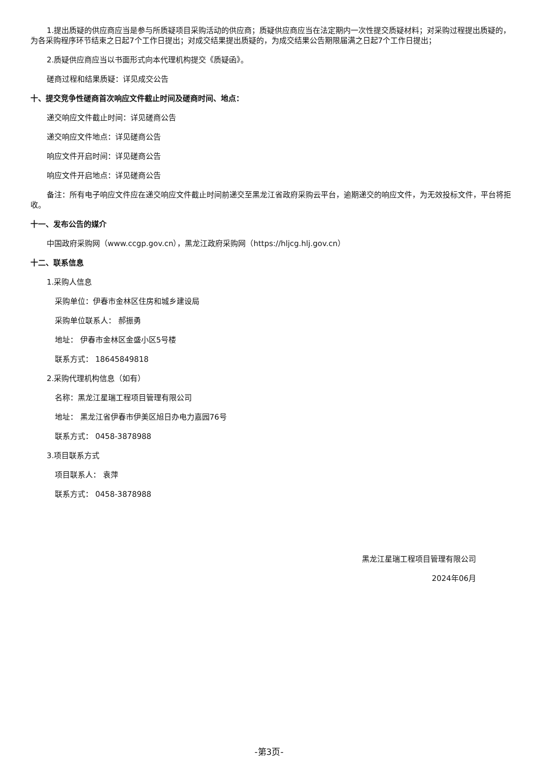1.提出质疑的供应商应当是参与所质疑项目采购活动的供应商；质疑供应商应当在法定期内一次性提交质疑材料；对采购过程提出质疑的，为各采购程序环节结束之日起7个工作日提出；对成交结果提出质疑的，为成交结果公告期限届满之日起7个工作日提出；
2.质疑供应商应当以书面形式向本代理机构提交《质疑函》。
磋商过程和结果质疑：详见成交公告
十、提交竞争性磋商首次响应文件截止时间及磋商时间、地点：
递交响应文件截止时间：详见磋商公告
递交响应文件地点：详见磋商公告
响应文件开启时间：详见磋商公告
响应文件开启地点：详见磋商公告
备注：所有电子响应文件应在递交响应文件截止时间前递交至黑龙江省政府采购云平台，逾期递交的响应文件，为无效投标文件，平台将拒收。
十一、发布公告的媒介
中国政府采购网（www.ccgp.gov.cn），黑龙江政府采购网（https://hljcg.hlj.gov.cn）
十二、联系信息
1.采购人信息
采购单位：伊春市金林区住房和城乡建设局
采购单位联系人： 郝振勇
地址： 伊春市金林区金盛小区5号楼
联系方式： 18645849818
2.采购代理机构信息（如有）
名称：黑龙江星瑞工程项目管理有限公司
地址： 黑龙江省伊春市伊美区旭日办电力嘉园76号
联系方式： 0458-3878988
3.项目联系方式
项目联系人： 袁萍
联系方式： 0458-3878988
黑龙江星瑞工程项目管理有限公司
2024年06月
-第3页-